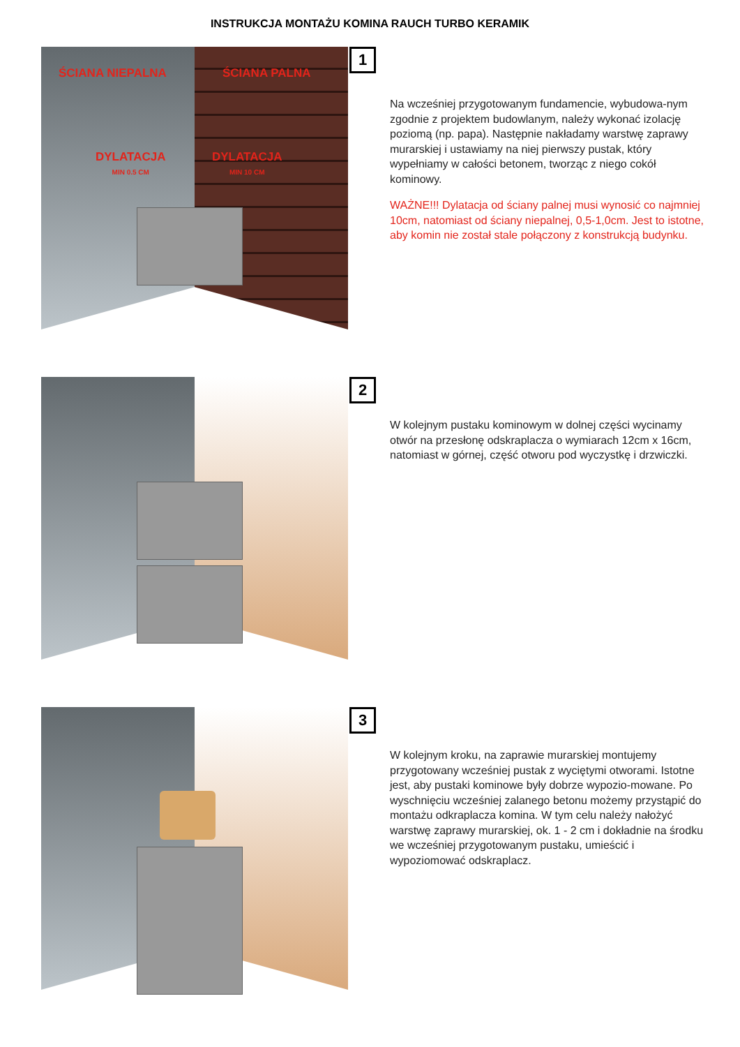INSTRUKCJA MONTAŻU KOMINA RAUCH TURBO KERAMIK
ŚCIANA NIEPALNA ŚCIANA PALNA
DYLATACJA
MIN 0.5 CM
DYLATACJA
MIN 10 CM
1
Na wcześniej przygotowanym fundamencie, wybudowa-nym zgodnie z projektem budowlanym, należy wykonać izolację poziomą (np. papa). Następnie nakładamy warstwę zaprawy murarskiej i ustawiamy na niej pierwszy pustak, który wypełniamy w całości betonem, tworząc z niego cokół kominowy.
WAŻNE!!! Dylatacja od ściany palnej musi wynosić co najmniej 10cm, natomiast od ściany niepalnej, 0,5-1,0cm. Jest to istotne, aby komin nie został stale połączony z konstrukcją budynku.
2
W kolejnym pustaku kominowym w dolnej części wycinamy otwór na przesłonę odskraplacza o wymiarach 12cm x 16cm, natomiast w górnej, część otworu pod wyczystkę i drzwiczki.
3
W kolejnym kroku, na zaprawie murarskiej montujemy przygotowany wcześniej pustak z wyciętymi otworami. Istotne jest, aby pustaki kominowe były dobrze wypozio-mowane. Po wyschnięciu wcześniej zalanego betonu możemy przystąpić do montażu odkraplacza komina. W tym celu należy nałożyć warstwę zaprawy murarskiej, ok. 1 - 2 cm i dokładnie na środku we wcześniej przygotowanym pustaku, umieścić i wypoziomować odskraplacz.